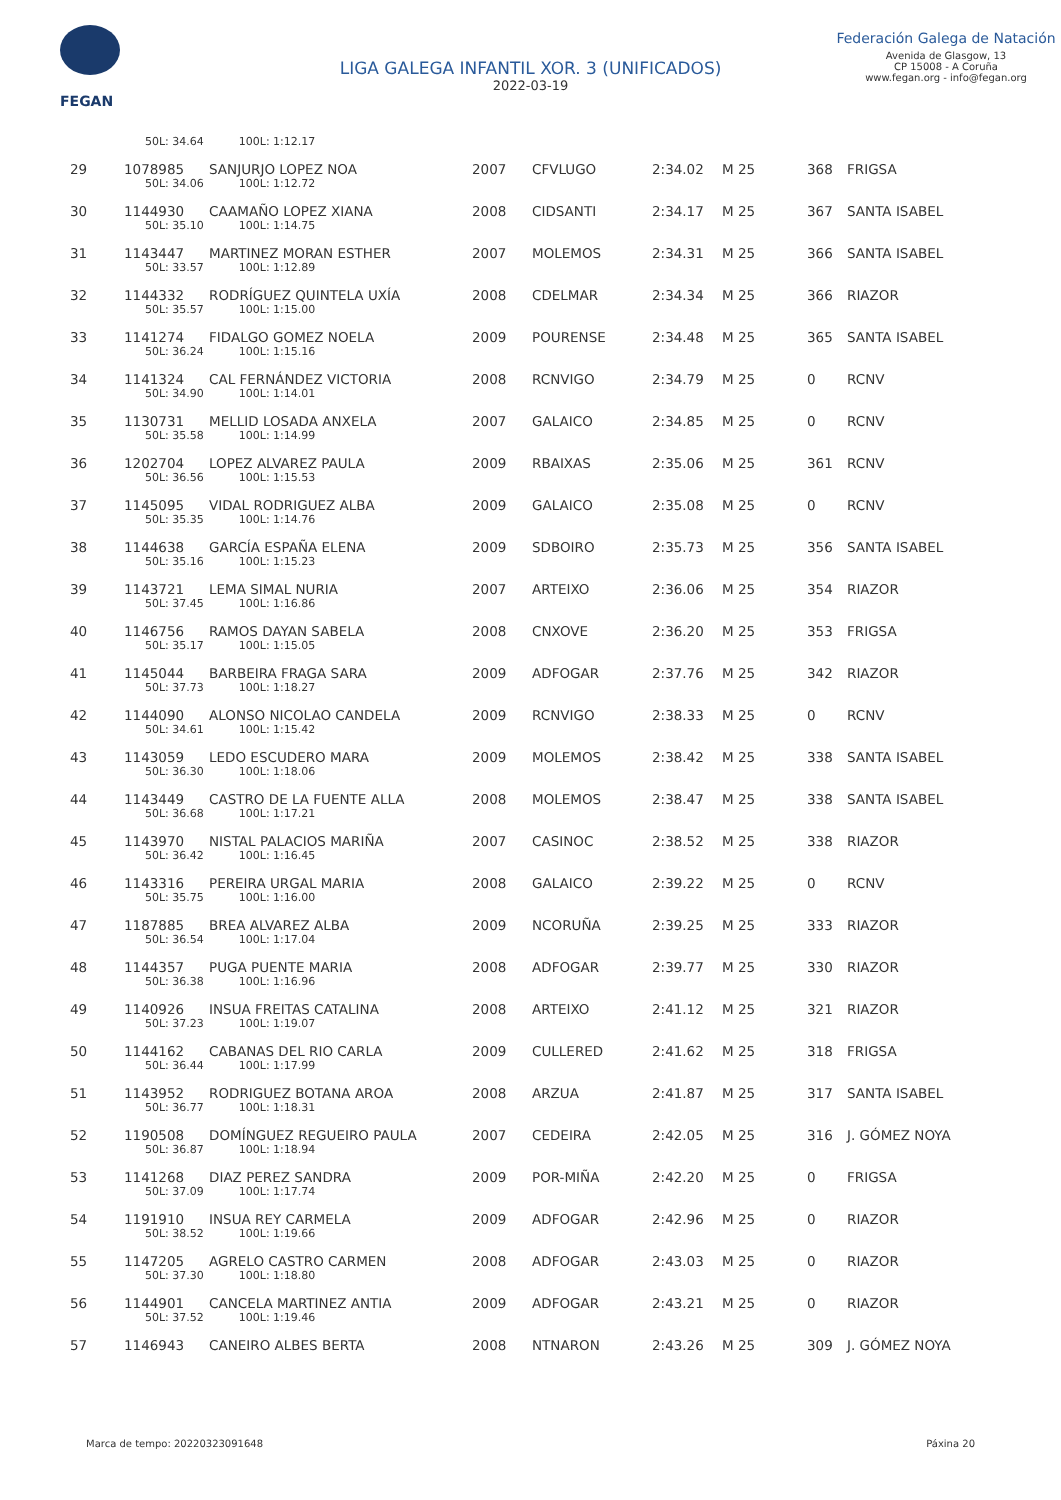FEGAN
LIGA GALEGA INFANTIL XOR. 3 (UNIFICADOS)
2022-03-19
Federación Galega de Natación
Avenida de Glasgow, 13
CP 15008 - A Coruña
www.fegan.org - info@fegan.org
| | 50L: 34.64 100L: 1:12.17 | | | | | | | |
| 29 | 1078985 | SANJURJO LOPEZ NOA | 2007 | CFVLUGO | 2:34.02 | M 25 | 368 | FRIGSA |
| | 50L: 34.06 100L: 1:12.72 | | | | | | | |
| 30 | 1144930 | CAAMAÑO LOPEZ XIANA | 2008 | CIDSANTI | 2:34.17 | M 25 | 367 | SANTA ISABEL |
| | 50L: 35.10 100L: 1:14.75 | | | | | | | |
| 31 | 1143447 | MARTINEZ MORAN ESTHER | 2007 | MOLEMOS | 2:34.31 | M 25 | 366 | SANTA ISABEL |
| | 50L: 33.57 100L: 1:12.89 | | | | | | | |
| 32 | 1144332 | RODRÍGUEZ QUINTELA UXÍA | 2008 | CDELMAR | 2:34.34 | M 25 | 366 | RIAZOR |
| | 50L: 35.57 100L: 1:15.00 | | | | | | | |
| 33 | 1141274 | FIDALGO GOMEZ NOELA | 2009 | POURENSE | 2:34.48 | M 25 | 365 | SANTA ISABEL |
| | 50L: 36.24 100L: 1:15.16 | | | | | | | |
| 34 | 1141324 | CAL FERNÁNDEZ VICTORIA | 2008 | RCNVIGO | 2:34.79 | M 25 | 0 | RCNV |
| | 50L: 34.90 100L: 1:14.01 | | | | | | | |
| 35 | 1130731 | MELLID LOSADA ANXELA | 2007 | GALAICO | 2:34.85 | M 25 | 0 | RCNV |
| | 50L: 35.58 100L: 1:14.99 | | | | | | | |
| 36 | 1202704 | LOPEZ ALVAREZ PAULA | 2009 | RBAIXAS | 2:35.06 | M 25 | 361 | RCNV |
| | 50L: 36.56 100L: 1:15.53 | | | | | | | |
| 37 | 1145095 | VIDAL RODRIGUEZ ALBA | 2009 | GALAICO | 2:35.08 | M 25 | 0 | RCNV |
| | 50L: 35.35 100L: 1:14.76 | | | | | | | |
| 38 | 1144638 | GARCÍA ESPAÑA ELENA | 2009 | SDBOIRO | 2:35.73 | M 25 | 356 | SANTA ISABEL |
| | 50L: 35.16 100L: 1:15.23 | | | | | | | |
| 39 | 1143721 | LEMA SIMAL NURIA | 2007 | ARTEIXO | 2:36.06 | M 25 | 354 | RIAZOR |
| | 50L: 37.45 100L: 1:16.86 | | | | | | | |
| 40 | 1146756 | RAMOS DAYAN SABELA | 2008 | CNXOVE | 2:36.20 | M 25 | 353 | FRIGSA |
| | 50L: 35.17 100L: 1:15.05 | | | | | | | |
| 41 | 1145044 | BARBEIRA FRAGA SARA | 2009 | ADFOGAR | 2:37.76 | M 25 | 342 | RIAZOR |
| | 50L: 37.73 100L: 1:18.27 | | | | | | | |
| 42 | 1144090 | ALONSO NICOLAO CANDELA | 2009 | RCNVIGO | 2:38.33 | M 25 | 0 | RCNV |
| | 50L: 34.61 100L: 1:15.42 | | | | | | | |
| 43 | 1143059 | LEDO ESCUDERO MARA | 2009 | MOLEMOS | 2:38.42 | M 25 | 338 | SANTA ISABEL |
| | 50L: 36.30 100L: 1:18.06 | | | | | | | |
| 44 | 1143449 | CASTRO DE LA FUENTE ALLA | 2008 | MOLEMOS | 2:38.47 | M 25 | 338 | SANTA ISABEL |
| | 50L: 36.68 100L: 1:17.21 | | | | | | | |
| 45 | 1143970 | NISTAL PALACIOS MARIÑA | 2007 | CASINOC | 2:38.52 | M 25 | 338 | RIAZOR |
| | 50L: 36.42 100L: 1:16.45 | | | | | | | |
| 46 | 1143316 | PEREIRA URGAL MARIA | 2008 | GALAICO | 2:39.22 | M 25 | 0 | RCNV |
| | 50L: 35.75 100L: 1:16.00 | | | | | | | |
| 47 | 1187885 | BREA ALVAREZ ALBA | 2009 | NCORUÑA | 2:39.25 | M 25 | 333 | RIAZOR |
| | 50L: 36.54 100L: 1:17.04 | | | | | | | |
| 48 | 1144357 | PUGA PUENTE MARIA | 2008 | ADFOGAR | 2:39.77 | M 25 | 330 | RIAZOR |
| | 50L: 36.38 100L: 1:16.96 | | | | | | | |
| 49 | 1140926 | INSUA FREITAS CATALINA | 2008 | ARTEIXO | 2:41.12 | M 25 | 321 | RIAZOR |
| | 50L: 37.23 100L: 1:19.07 | | | | | | | |
| 50 | 1144162 | CABANAS DEL RIO CARLA | 2009 | CULLERED | 2:41.62 | M 25 | 318 | FRIGSA |
| | 50L: 36.44 100L: 1:17.99 | | | | | | | |
| 51 | 1143952 | RODRIGUEZ BOTANA AROA | 2008 | ARZUA | 2:41.87 | M 25 | 317 | SANTA ISABEL |
| | 50L: 36.77 100L: 1:18.31 | | | | | | | |
| 52 | 1190508 | DOMÍNGUEZ REGUEIRO PAULA | 2007 | CEDEIRA | 2:42.05 | M 25 | 316 | J. GÓMEZ NOYA |
| | 50L: 36.87 100L: 1:18.94 | | | | | | | |
| 53 | 1141268 | DIAZ PEREZ SANDRA | 2009 | POR-MIÑA | 2:42.20 | M 25 | 0 | FRIGSA |
| | 50L: 37.09 100L: 1:17.74 | | | | | | | |
| 54 | 1191910 | INSUA REY CARMELA | 2009 | ADFOGAR | 2:42.96 | M 25 | 0 | RIAZOR |
| | 50L: 38.52 100L: 1:19.66 | | | | | | | |
| 55 | 1147205 | AGRELO CASTRO CARMEN | 2008 | ADFOGAR | 2:43.03 | M 25 | 0 | RIAZOR |
| | 50L: 37.30 100L: 1:18.80 | | | | | | | |
| 56 | 1144901 | CANCELA MARTINEZ ANTIA | 2009 | ADFOGAR | 2:43.21 | M 25 | 0 | RIAZOR |
| | 50L: 37.52 100L: 1:19.46 | | | | | | | |
| 57 | 1146943 | CANEIRO ALBES BERTA | 2008 | NTNARON | 2:43.26 | M 25 | 309 | J. GÓMEZ NOYA |
Marca de tempo: 20220323091648 Páxina 20